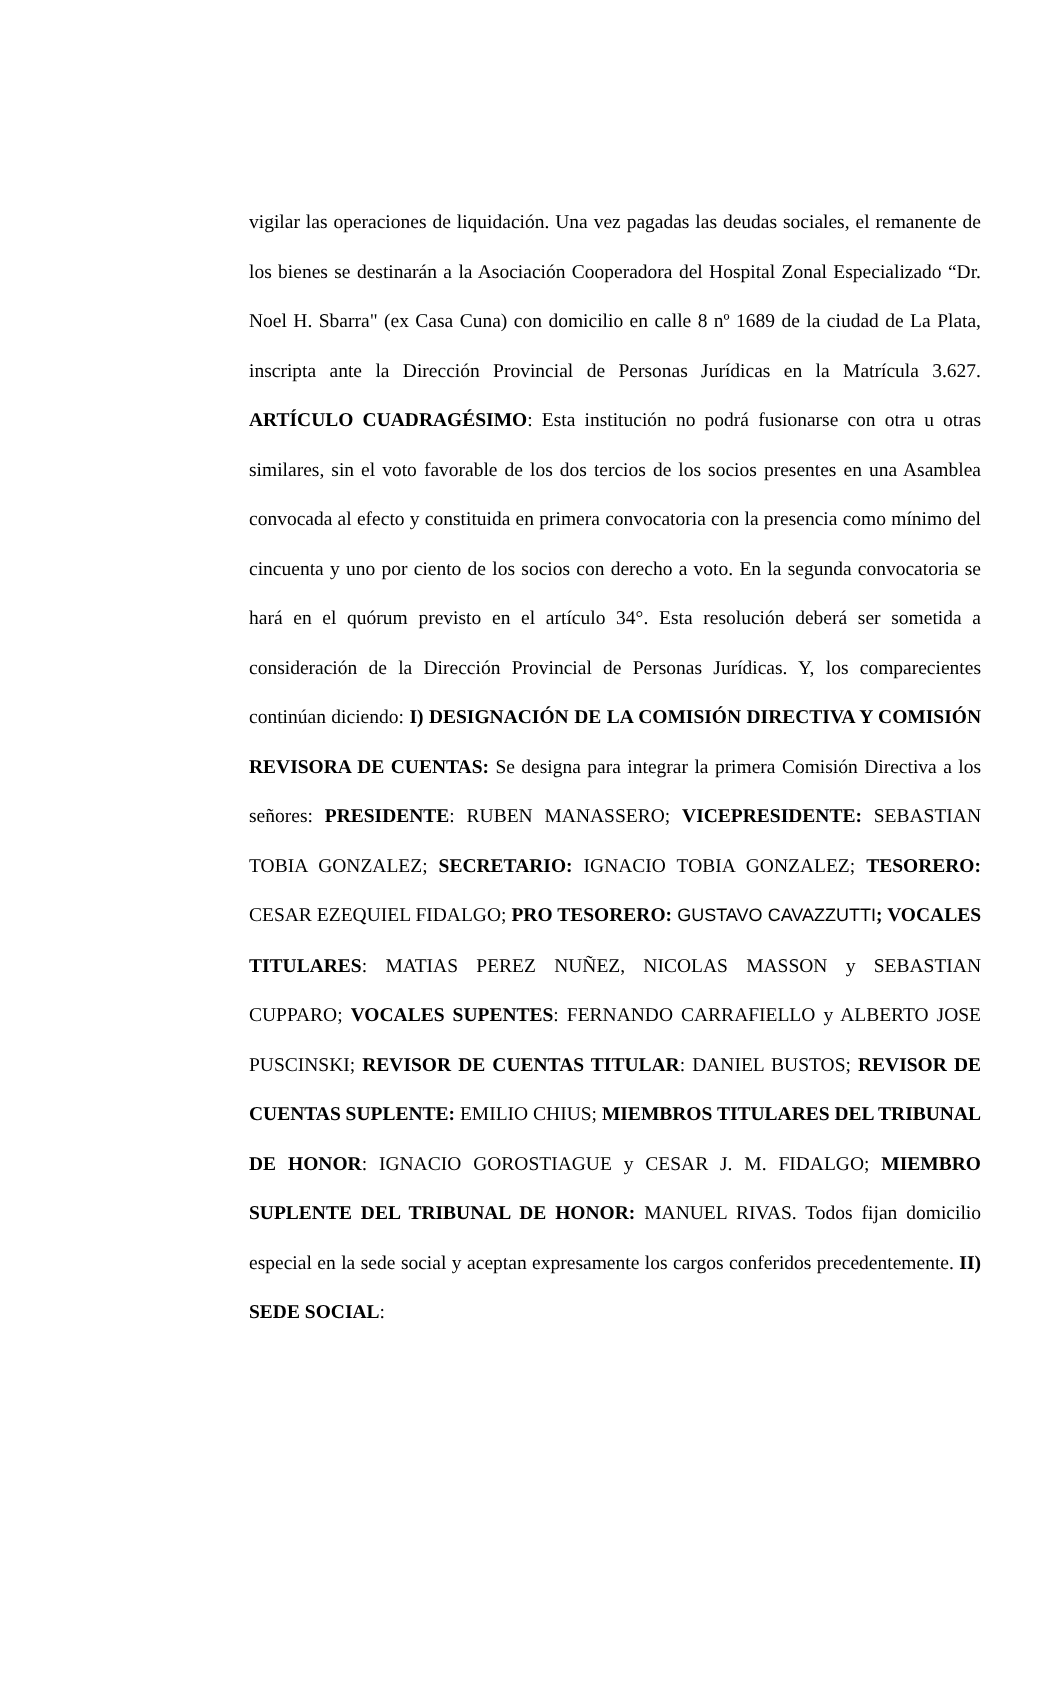vigilar las operaciones de liquidación. Una vez pagadas las deudas sociales, el remanente de los bienes se destinarán a la Asociación Cooperadora del Hospital Zonal Especializado “Dr. Noel H. Sbarra" (ex Casa Cuna) con domicilio en calle 8 nº 1689 de la ciudad de La Plata, inscripta ante la Dirección Provincial de Personas Jurídicas en la Matrícula 3.627. ARTÍCULO CUADRAGÉSIMO: Esta institución no podrá fusionarse con otra u otras similares, sin el voto favorable de los dos tercios de los socios presentes en una Asamblea convocada al efecto y constituida en primera convocatoria con la presencia como mínimo del cincuenta y uno por ciento de los socios con derecho a voto. En la segunda convocatoria se hará en el quórum previsto en el artículo 34°. Esta resolución deberá ser sometida a consideración de la Dirección Provincial de Personas Jurídicas. Y, los comparecientes continúan diciendo: I) DESIGNACIÓN DE LA COMISIÓN DIRECTIVA Y COMISIÓN REVISORA DE CUENTAS: Se designa para integrar la primera Comisión Directiva a los señores: PRESIDENTE: RUBEN MANASSERO; VICEPRESIDENTE: SEBASTIAN TOBIA GONZALEZ; SECRETARIO: IGNACIO TOBIA GONZALEZ; TESORERO: CESAR EZEQUIEL FIDALGO; PRO TESORERO: GUSTAVO CAVAZZUTTI; VOCALES TITULARES: MATIAS PEREZ NUÑEZ, NICOLAS MASSON y SEBASTIAN CUPPARO; VOCALES SUPENTES: FERNANDO CARRAFIELLO y ALBERTO JOSE PUSCINSKI; REVISOR DE CUENTAS TITULAR: DANIEL BUSTOS; REVISOR DE CUENTAS SUPLENTE: EMILIO CHIUS; MIEMBROS TITULARES DEL TRIBUNAL DE HONOR: IGNACIO GOROSTIAGUE y CESAR J. M. FIDALGO; MIEMBRO SUPLENTE DEL TRIBUNAL DE HONOR: MANUEL RIVAS. Todos fijan domicilio especial en la sede social y aceptan expresamente los cargos conferidos precedentemente. II) SEDE SOCIAL: